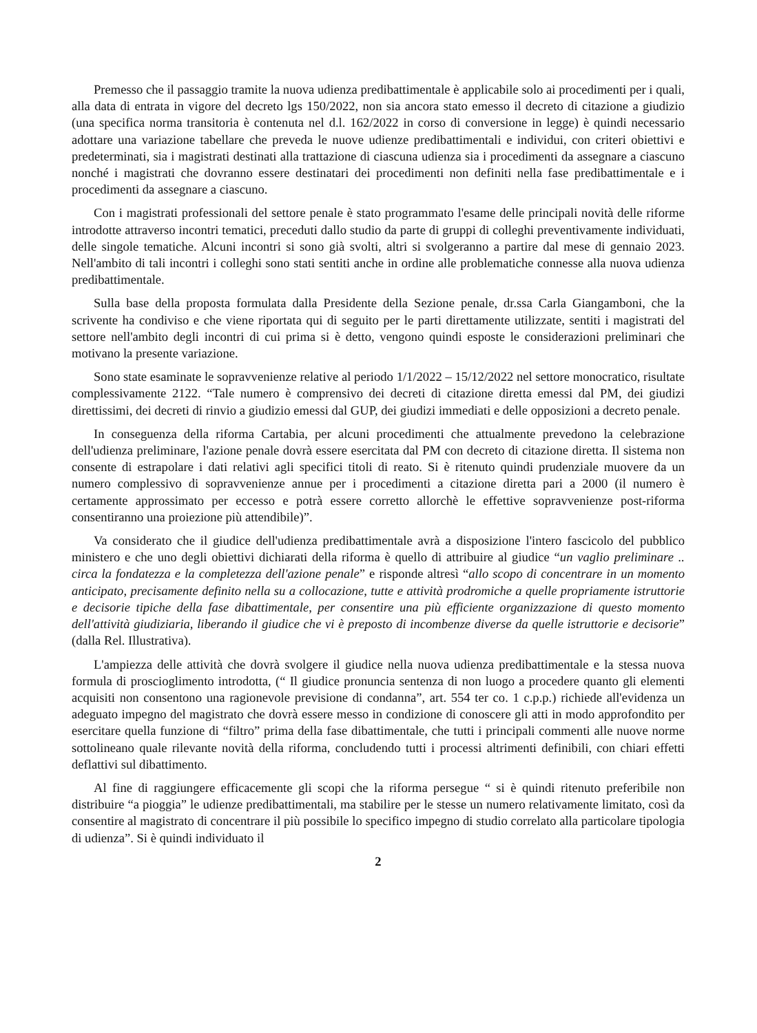Premesso che il passaggio tramite la nuova udienza predibattimentale è applicabile solo ai procedimenti per i quali, alla data di entrata in vigore del decreto lgs 150/2022, non sia ancora stato emesso il decreto di citazione a giudizio (una specifica norma transitoria è contenuta nel d.l. 162/2022 in corso di conversione in legge) è quindi necessario adottare una variazione tabellare che preveda le nuove udienze predibattimentali e individui, con criteri obiettivi e predeterminati, sia i magistrati destinati alla trattazione di ciascuna udienza sia i procedimenti da assegnare a ciascuno nonché i magistrati che dovranno essere destinatari dei procedimenti non definiti nella fase predibattimentale e i procedimenti da assegnare a ciascuno.
Con i magistrati professionali del settore penale è stato programmato l'esame delle principali novità delle riforme introdotte attraverso incontri tematici, preceduti dallo studio da parte di gruppi di colleghi preventivamente individuati, delle singole tematiche. Alcuni incontri si sono già svolti, altri si svolgeranno a partire dal mese di gennaio 2023. Nell'ambito di tali incontri i colleghi sono stati sentiti anche in ordine alle problematiche connesse alla nuova udienza predibattimentale.
Sulla base della proposta formulata dalla Presidente della Sezione penale, dr.ssa Carla Giangamboni, che la scrivente ha condiviso e che viene riportata qui di seguito per le parti direttamente utilizzate, sentiti i magistrati del settore nell'ambito degli incontri di cui prima si è detto, vengono quindi esposte le considerazioni preliminari che motivano la presente variazione.
Sono state esaminate le sopravvenienze relative al periodo 1/1/2022 – 15/12/2022 nel settore monocratico, risultate complessivamente 2122. “Tale numero è comprensivo dei decreti di citazione diretta emessi dal PM, dei giudizi direttissimi, dei decreti di rinvio a giudizio emessi dal GUP, dei giudizi immediati e delle opposizioni a decreto penale.
In conseguenza della riforma Cartabia, per alcuni procedimenti che attualmente prevedono la celebrazione dell'udienza preliminare, l'azione penale dovrà essere esercitata dal PM con decreto di citazione diretta. Il sistema non consente di estrapolare i dati relativi agli specifici titoli di reato. Si è ritenuto quindi prudenziale muovere da un numero complessivo di sopravvenienze annue per i procedimenti a citazione diretta pari a 2000 (il numero è certamente approssimato per eccesso e potrà essere corretto allorchè le effettive sopravvenienze post-riforma consentiranno una proiezione più attendibile)”.
Va considerato che il giudice dell'udienza predibattimentale avrà a disposizione l'intero fascicolo del pubblico ministero e che uno degli obiettivi dichiarati della riforma è quello di attribuire al giudice “un vaglio preliminare .. circa la fondatezza e la completezza dell'azione penale” e risponde altresì “allo scopo di concentrare in un momento anticipato, precisamente definito nella su a collocazione, tutte e attività prodromiche a quelle propriamente istruttorie e decisorie tipiche della fase dibattimentale, per consentire una più efficiente organizzazione di questo momento dell'attività giudiziaria, liberando il giudice che vi è preposto di incombenze diverse da quelle istruttorie e decisorie” (dalla Rel. Illustrativa).
L'ampiezza delle attività che dovrà svolgere il giudice nella nuova udienza predibattimentale e la stessa nuova formula di proscioglimento introdotta, (“ Il giudice pronuncia sentenza di non luogo a procedere quanto gli elementi acquisiti non consentono una ragionevole previsione di condanna”, art. 554 ter co. 1 c.p.p.) richiede all'evidenza un adeguato impegno del magistrato che dovrà essere messo in condizione di conoscere gli atti in modo approfondito per esercitare quella funzione di “filtro” prima della fase dibattimentale, che tutti i principali commenti alle nuove norme sottolineano quale rilevante novità della riforma, concludendo tutti i processi altrimenti definibili, con chiari effetti deflattivi sul dibattimento.
Al fine di raggiungere efficacemente gli scopi che la riforma persegue “ si è quindi ritenuto preferibile non distribuire “a pioggia” le udienze predibattimentali, ma stabilire per le stesse un numero relativamente limitato, così da consentire al magistrato di concentrare il più possibile lo specifico impegno di studio correlato alla particolare tipologia di udienza”. Si è quindi individuato il
2